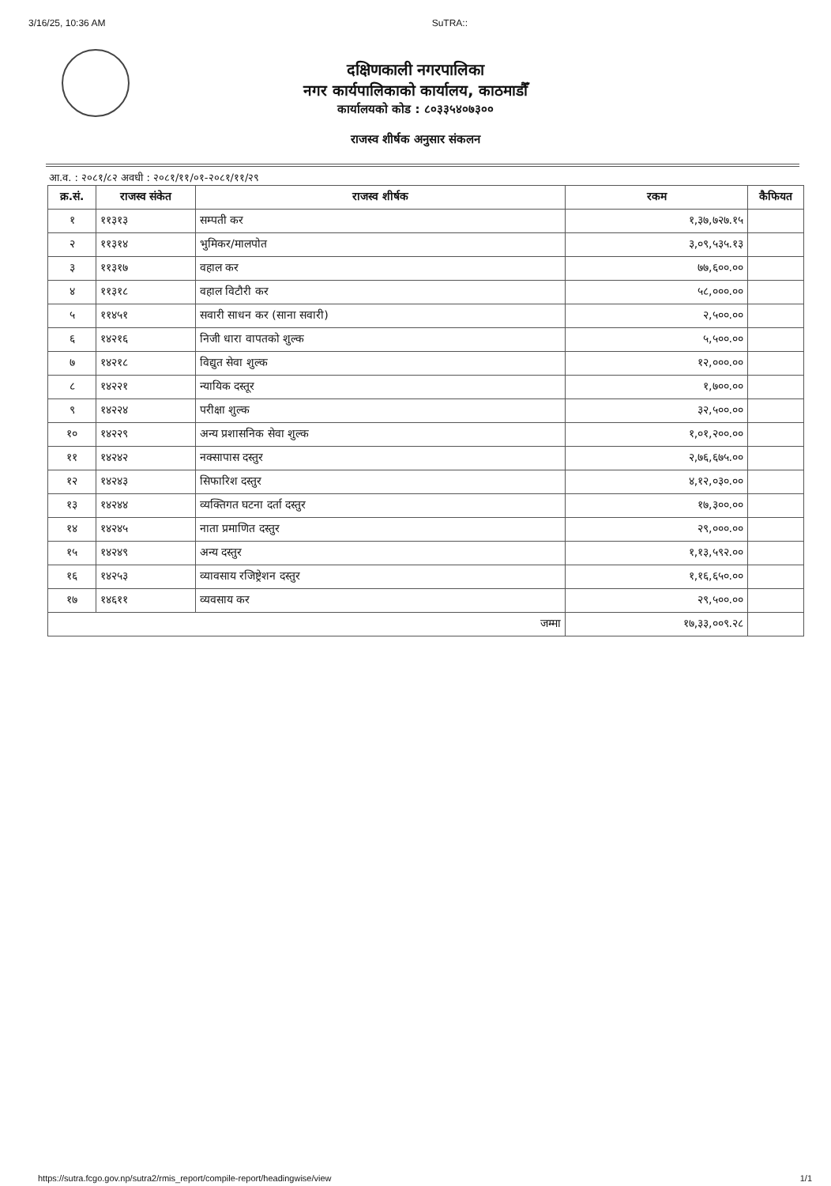3/16/25, 10:36 AM SuTRA::
दक्षिणकाली नगरपालिका
नगर कार्यपालिकाको कार्यालय, काठमाडौँ
कार्यालयको कोड : ८०३३५४०७३००
राजस्व शीर्षक अनुसार संकलन
आ.व. : २०८१/८२ अवधी : २०८१/११/०१-२०८१/११/२९
| क्र.सं. | राजस्व संकेत | राजस्व शीर्षक | रकम | कैफियत |
| --- | --- | --- | --- | --- |
| १ | ११३१३ | सम्पती कर | १,३७,७२७.१५ | |
| २ | ११३१४ | भुमिकर/मालपोत | ३,०९,५३५.१३ | |
| ३ | ११३१७ | वहाल कर | ७७,६००.०० | |
| ४ | ११३१८ | वहाल विटौरी कर | ५८,०००.०० | |
| ५ | ११४५१ | सवारी साधन कर (साना सवारी) | २,५००.०० | |
| ६ | १४२१६ | निजी धारा वापतको शुल्क | ५,५००.०० | |
| ७ | १४२१८ | विद्युत सेवा शुल्क | १२,०००.०० | |
| ८ | १४२२१ | न्यायिक दस्तूर | १,७००.०० | |
| ९ | १४२२४ | परीक्षा शुल्क | ३२,५००.०० | |
| १० | १४२२९ | अन्य प्रशासनिक सेवा शुल्क | १,०१,२००.०० | |
| ११ | १४२४२ | नक्सापास दस्तुर | २,७६,६७५.०० | |
| १२ | १४२४३ | सिफारिश दस्तुर | ४,१२,०३०.०० | |
| १३ | १४२४४ | व्यक्तिगत घटना दर्ता दस्तुर | १७,३००.०० | |
| १४ | १४२४५ | नाता प्रमाणित दस्तुर | २९,०००.०० | |
| १५ | १४२४९ | अन्य दस्तुर | १,१३,५९२.०० | |
| १६ | १४२५३ | व्यावसाय रजिष्ट्रेशन दस्तुर | १,१६,६५०.०० | |
| १७ | १४६११ | व्यवसाय कर | २९,५००.०० | |
| जम्मा | | | १७,३३,००९.२८ | |
https://sutra.fcgo.gov.np/sutra2/rmis_report/compile-report/headingwise/view 1/1